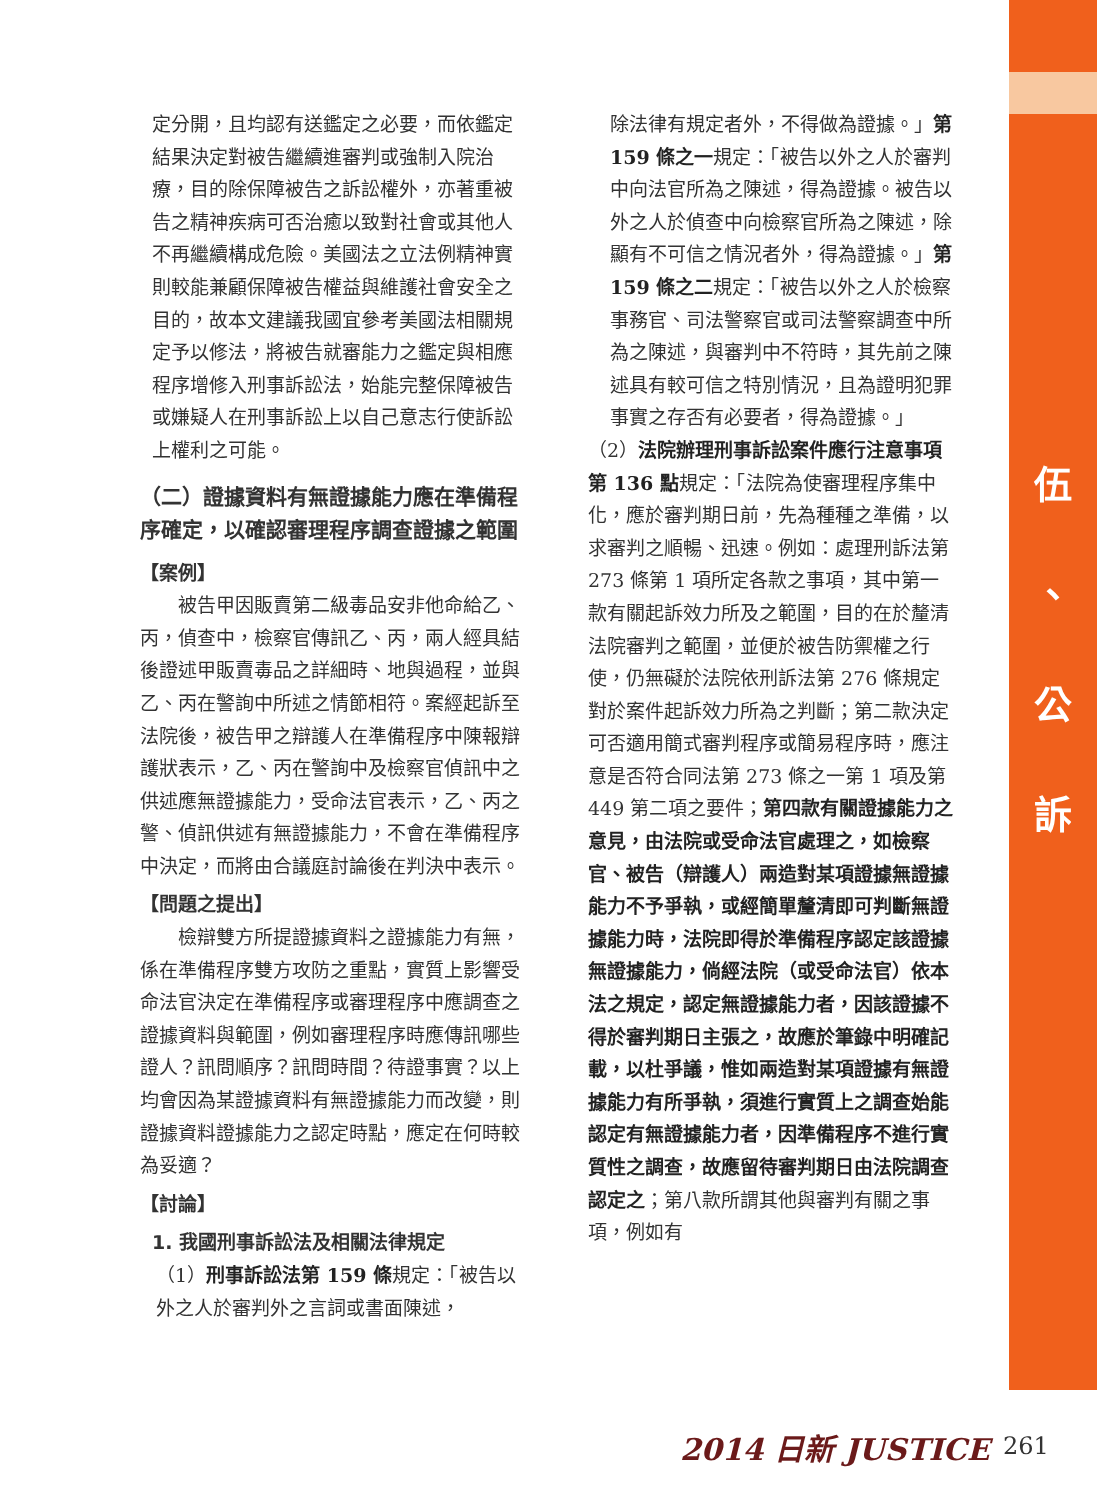伍
、
公
訴
定分開，且均認有送鑑定之必要，而依鑑定結果決定對被告繼續進審判或強制入院治療，目的除保障被告之訴訟權外，亦著重被告之精神疾病可否治癒以致對社會或其他人不再繼續構成危險。美國法之立法例精神實則較能兼顧保障被告權益與維護社會安全之目的，故本文建議我國宜參考美國法相關規定予以修法，將被告就審能力之鑑定與相應程序增修入刑事訴訟法，始能完整保障被告或嫌疑人在刑事訴訟上以自己意志行使訴訟上權利之可能。
（二）證據資料有無證據能力應在準備程序確定，以確認審理程序調查證據之範圍
【案例】
　　被告甲因販賣第二級毒品安非他命給乙、丙，偵查中，檢察官傳訊乙、丙，兩人經具結後證述甲販賣毒品之詳細時、地與過程，並與乙、丙在警詢中所述之情節相符。案經起訴至法院後，被告甲之辯護人在準備程序中陳報辯護狀表示，乙、丙在警詢中及檢察官偵訊中之供述應無證據能力，受命法官表示，乙、丙之警、偵訊供述有無證據能力，不會在準備程序中決定，而將由合議庭討論後在判決中表示。
【問題之提出】
　　檢辯雙方所提證據資料之證據能力有無，係在準備程序雙方攻防之重點，實質上影響受命法官決定在準備程序或審理程序中應調查之證據資料與範圍，例如審理程序時應傳訊哪些證人？訊問順序？訊問時間？待證事實？以上均會因為某證據資料有無證據能力而改變，則證據資料證據能力之認定時點，應定在何時較為妥適？
【討論】
1. 我國刑事訴訟法及相關法律規定
（1）刑事訴訟法第 159 條規定：「被告以外之人於審判外之言詞或書面陳述，
除法律有規定者外，不得做為證據。」第 159 條之一規定：「被告以外之人於審判中向法官所為之陳述，得為證據。被告以外之人於偵查中向檢察官所為之陳述，除顯有不可信之情況者外，得為證據。」第 159 條之二規定：「被告以外之人於檢察事務官、司法警察官或司法警察調查中所為之陳述，與審判中不符時，其先前之陳述具有較可信之特別情況，且為證明犯罪事實之存否有必要者，得為證據。」
（2）法院辦理刑事訴訟案件應行注意事項第 136 點規定：「法院為使審理程序集中化，應於審判期日前，先為種種之準備，以求審判之順暢、迅速。例如：處理刑訴法第 273 條第 1 項所定各款之事項，其中第一款有關起訴效力所及之範圍，目的在於釐清法院審判之範圍，並便於被告防禦權之行使，仍無礙於法院依刑訴法第 276 條規定對於案件起訴效力所為之判斷；第二款決定可否適用簡式審判程序或簡易程序時，應注意是否符合同法第 273 條之一第 1 項及第 449 第二項之要件；第四款有關證據能力之意見，由法院或受命法官處理之，如檢察官、被告（辯護人）兩造對某項證據無證據能力不予爭執，或經簡單釐清即可判斷無證據能力時，法院即得於準備程序認定該證據無證據能力，倘經法院（或受命法官）依本法之規定，認定無證據能力者，因該證據不得於審判期日主張之，故應於筆錄中明確記載，以杜爭議，惟如兩造對某項證據有無證據能力有所爭執，須進行實質上之調查始能認定有無證據能力者，因準備程序不進行實質性之調查，故應留待審判期日由法院調查認定之；第八款所謂其他與審判有關之事項，例如有
2014 日新 JUSTICE 261